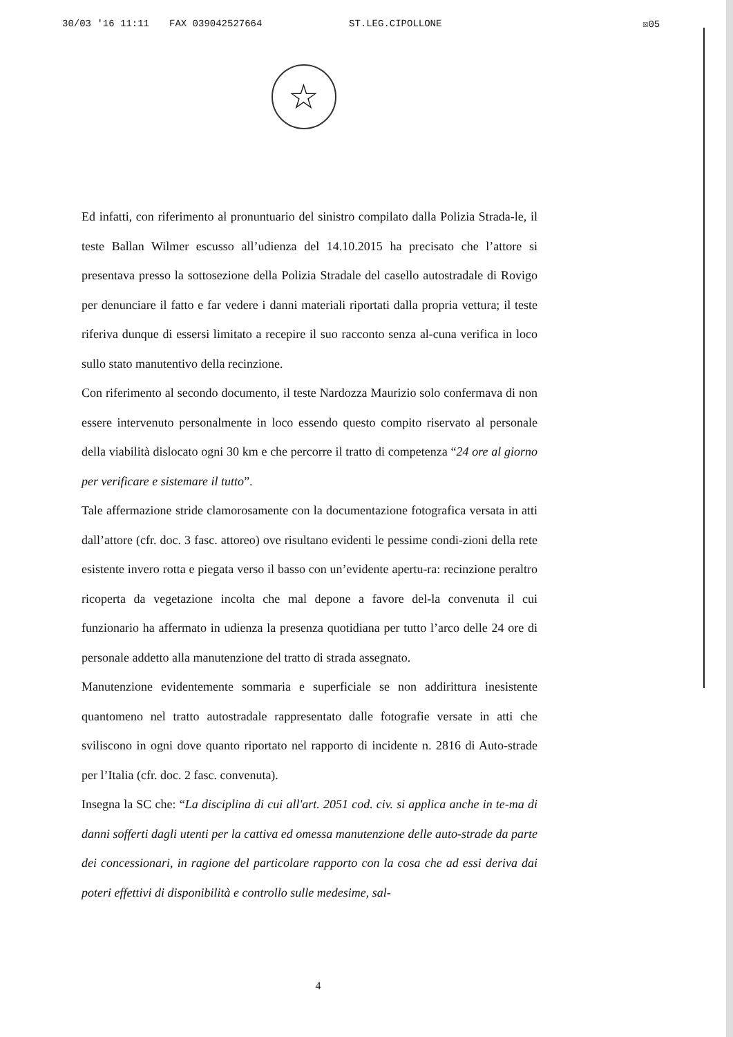30/03 '16 11:11 FAX 039042527664 ST.LEG.CIPOLLONE ☒05
☆
Ed infatti, con riferimento al pronuntuario del sinistro compilato dalla Polizia Strada-le, il teste Ballan Wilmer escusso all’udienza del 14.10.2015 ha precisato che l’attore si presentava presso la sottosezione della Polizia Stradale del casello autostradale di Rovigo per denunciare il fatto e far vedere i danni materiali riportati dalla propria vettura; il teste riferiva dunque di essersi limitato a recepire il suo racconto senza al-cuna verifica in loco sullo stato manutentivo della recinzione.
Con riferimento al secondo documento, il teste Nardozza Maurizio solo confermava di non essere intervenuto personalmente in loco essendo questo compito riservato al personale della viabilità dislocato ogni 30 km e che percorre il tratto di competenza “24 ore al giorno per verificare e sistemare il tutto”.
Tale affermazione stride clamorosamente con la documentazione fotografica versata in atti dall’attore (cfr. doc. 3 fasc. attoreo) ove risultano evidenti le pessime condi-zioni della rete esistente invero rotta e piegata verso il basso con un’evidente apertu-ra: recinzione peraltro ricoperta da vegetazione incolta che mal depone a favore del-la convenuta il cui funzionario ha affermato in udienza la presenza quotidiana per tutto l’arco delle 24 ore di personale addetto alla manutenzione del tratto di strada assegnato.
Manutenzione evidentemente sommaria e superficiale se non addirittura inesistente quantomeno nel tratto autostradale rappresentato dalle fotografie versate in atti che sviliscono in ogni dove quanto riportato nel rapporto di incidente n. 2816 di Auto-strade per l’Italia (cfr. doc. 2 fasc. convenuta).
Insegna la SC che: “La disciplina di cui all'art. 2051 cod. civ. si applica anche in te-ma di danni sofferti dagli utenti per la cattiva ed omessa manutenzione delle auto-strade da parte dei concessionari, in ragione del particolare rapporto con la cosa che ad essi deriva dai poteri effettivi di disponibilità e controllo sulle medesime, sal-
4